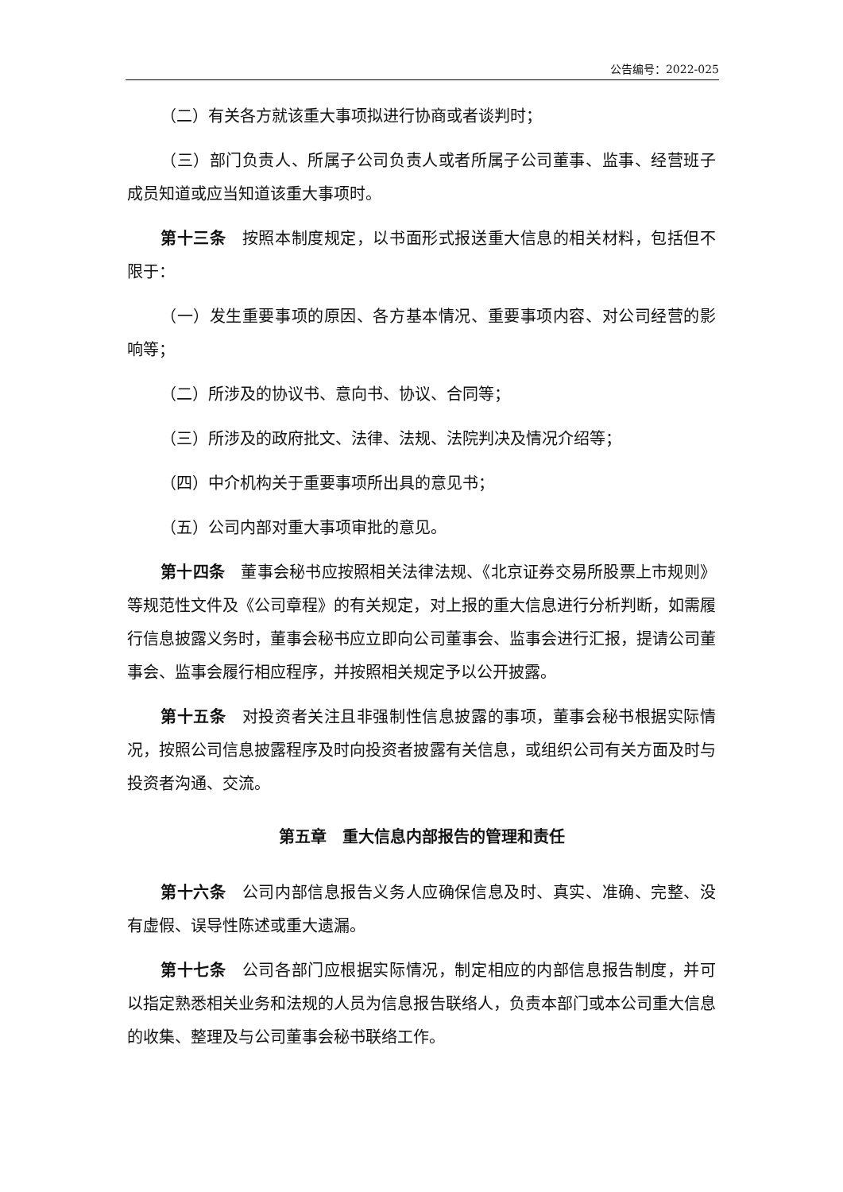公告编号：2022-025
（二）有关各方就该重大事项拟进行协商或者谈判时；
（三）部门负责人、所属子公司负责人或者所属子公司董事、监事、经营班子成员知道或应当知道该重大事项时。
第十三条　按照本制度规定，以书面形式报送重大信息的相关材料，包括但不限于：
（一）发生重要事项的原因、各方基本情况、重要事项内容、对公司经营的影响等；
（二）所涉及的协议书、意向书、协议、合同等；
（三）所涉及的政府批文、法律、法规、法院判决及情况介绍等；
（四）中介机构关于重要事项所出具的意见书；
（五）公司内部对重大事项审批的意见。
第十四条　董事会秘书应按照相关法律法规、《北京证券交易所股票上市规则》等规范性文件及《公司章程》的有关规定，对上报的重大信息进行分析判断，如需履行信息披露义务时，董事会秘书应立即向公司董事会、监事会进行汇报，提请公司董事会、监事会履行相应程序，并按照相关规定予以公开披露。
第十五条　对投资者关注且非强制性信息披露的事项，董事会秘书根据实际情况，按照公司信息披露程序及时向投资者披露有关信息，或组织公司有关方面及时与投资者沟通、交流。
第五章　重大信息内部报告的管理和责任
第十六条　公司内部信息报告义务人应确保信息及时、真实、准确、完整、没有虚假、误导性陈述或重大遗漏。
第十七条　公司各部门应根据实际情况，制定相应的内部信息报告制度，并可以指定熟悉相关业务和法规的人员为信息报告联络人，负责本部门或本公司重大信息的收集、整理及与公司董事会秘书联络工作。